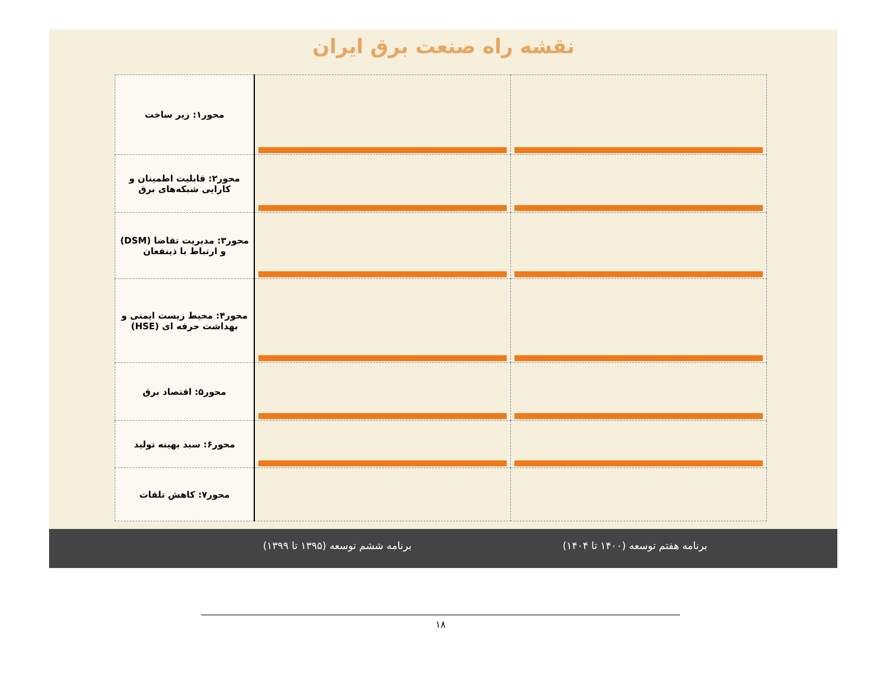نقشه راه صنعت برق ایران
| محور۱: زیر ساخت | | |
| محور۲: قابلیت اطمینان و کارایی شبکه‌های برق | | |
| محور۳: مدیریت تقاضا (DSM) و ارتباط با ذینفعان | | |
| محور۴: محیط زیست ایمنی و بهداشت حرفه ای (HSE) | | |
| محور۵: اقتصاد برق | | |
| محور۶: سبد بهینه تولید | | |
| محور۷: کاهش تلفات | | |
برنامه ششم توسعه (۱۳۹۵ تا ۱۳۹۹) برنامه هفتم توسعه (۱۴۰۰ تا ۱۴۰۴)
۱۸